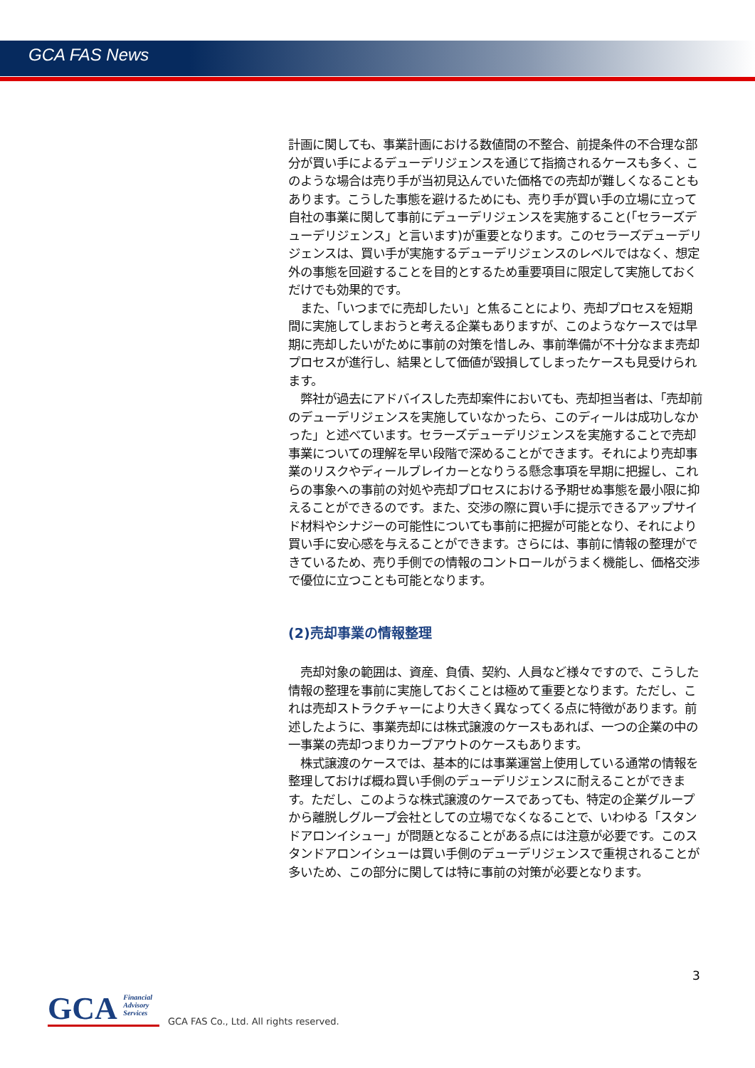GCA FAS News
計画に関しても、事業計画における数値間の不整合、前提条件の不合理な部分が買い手によるデューデリジェンスを通じて指摘されるケースも多く、このような場合は売り手が当初見込んでいた価格での売却が難しくなることもあります。こうした事態を避けるためにも、売り手が買い手の立場に立って自社の事業に関して事前にデューデリジェンスを実施すること(「セラーズデューデリジェンス」と言います)が重要となります。このセラーズデューデリジェンスは、買い手が実施するデューデリジェンスのレベルではなく、想定外の事態を回避することを目的とするため重要項目に限定して実施しておくだけでも効果的です。
　また、「いつまでに売却したい」と焦ることにより、売却プロセスを短期間に実施してしまおうと考える企業もありますが、このようなケースでは早期に売却したいがために事前の対策を惜しみ、事前準備が不十分なまま売却プロセスが進行し、結果として価値が毀損してしまったケースも見受けられます。
　弊社が過去にアドバイスした売却案件においても、売却担当者は、「売却前のデューデリジェンスを実施していなかったら、このディールは成功しなかった」と述べています。セラーズデューデリジェンスを実施することで売却事業についての理解を早い段階で深めることができます。それにより売却事業のリスクやディールブレイカーとなりうる懸念事項を早期に把握し、これらの事象への事前の対処や売却プロセスにおける予期せぬ事態を最小限に抑えることができるのです。また、交渉の際に買い手に提示できるアップサイド材料やシナジーの可能性についても事前に把握が可能となり、それにより買い手に安心感を与えることができます。さらには、事前に情報の整理ができているため、売り手側での情報のコントロールがうまく機能し、価格交渉で優位に立つことも可能となります。
(2)売却事業の情報整理
　売却対象の範囲は、資産、負債、契約、人員など様々ですので、こうした情報の整理を事前に実施しておくことは極めて重要となります。ただし、これは売却ストラクチャーにより大きく異なってくる点に特徴があります。前述したように、事業売却には株式譲渡のケースもあれば、一つの企業の中の一事業の売却つまりカーブアウトのケースもあります。
　株式譲渡のケースでは、基本的には事業運営上使用している通常の情報を整理しておけば概ね買い手側のデューデリジェンスに耐えることができます。ただし、このような株式譲渡のケースであっても、特定の企業グループから離脱しグループ会社としての立場でなくなることで、いわゆる「スタンドアロンイシュー」が問題となることがある点には注意が必要です。このスタンドアロンイシューは買い手側のデューデリジェンスで重視されることが多いため、この部分に関しては特に事前の対策が必要となります。
3
GCA Financial
Advisory
Services
GCA FAS Co., Ltd. All rights reserved.